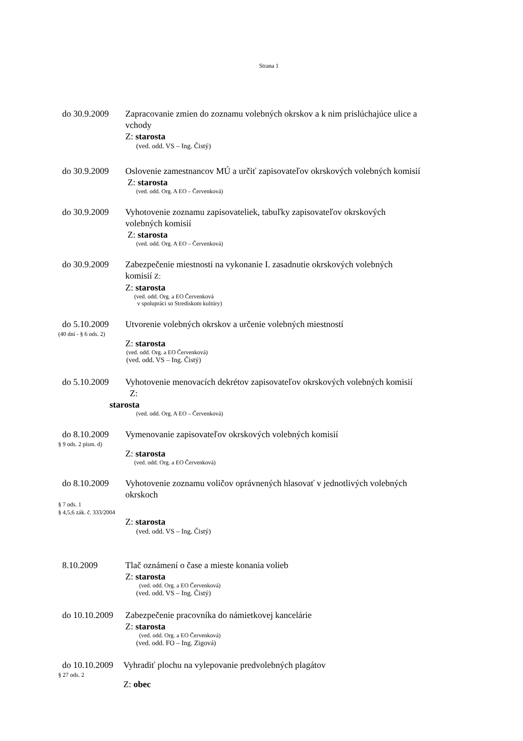Strana 1
do 30.9.2009
Zapracovanie zmien do zoznamu volebných okrskov a k nim prislúchajúce ulice a vchody
Z: starosta
(ved. odd. VS – Ing. Čistý)
do 30.9.2009
Oslovenie zamestnancov MÚ a určiť zapisovateľov okrskových volebných komisií
Z: starosta
(ved. odd. Org. A EO – Červenková)
do 30.9.2009
Vyhotovenie zoznamu zapisovateliek, tabuľky zapisovateľov okrskových volebných komisií
Z: starosta
(ved. odd. Org. A EO – Červenková)
do 30.9.2009
Zabezpečenie miestnosti na vykonanie I. zasadnutie okrskových volebných komisií Z:
Z: starosta
(ved. odd. Org. a EO Červenková
v spolupráci so Strediskom kultúry)
do 5.10.2009
Utvorenie volebných okrskov a určenie volebných miestností
(40 dní - § 6 ods. 2)
Z: starosta
(ved. odd. Org. a EO Červenková)
(ved. odd. VS – Ing. Čistý)
do 5.10.2009
Vyhotovenie menovacích dekrétov zapisovateľov okrskových volebných komisií Z:
starosta
(ved. odd. Org. A EO – Červenková)
do 8.10.2009
Vymenovanie zapisovateľov okrskových volebných komisií
§ 9 ods. 2 písm. d)
Z: starosta
(ved. odd. Org. a EO Červenková)
do 8.10.2009
Vyhotovenie zoznamu voličov oprávnených hlasovať v jednotlivých volebných okrskoch
§ 7 ods. 1
§ 4,5,6 zák. č. 333/2004
Z: starosta
(ved. odd. VS – Ing. Čistý)
8.10.2009 Tlač oznámení o čase a mieste konania volieb
Z: starosta
(ved. odd. Org. a EO Červenková)
(ved. odd. VS – Ing. Čistý)
do 10.10.2009
Zabezpečenie pracovníka do námietkovej kancelárie
Z: starosta
(ved. odd. Org. a EO Červenková)
(ved. odd. FO – Ing. Zigová)
do 10.10.2009
Vyhradiť plochu na vylepovanie predvolebných plagátov
§ 27 ods. 2
Z: obec